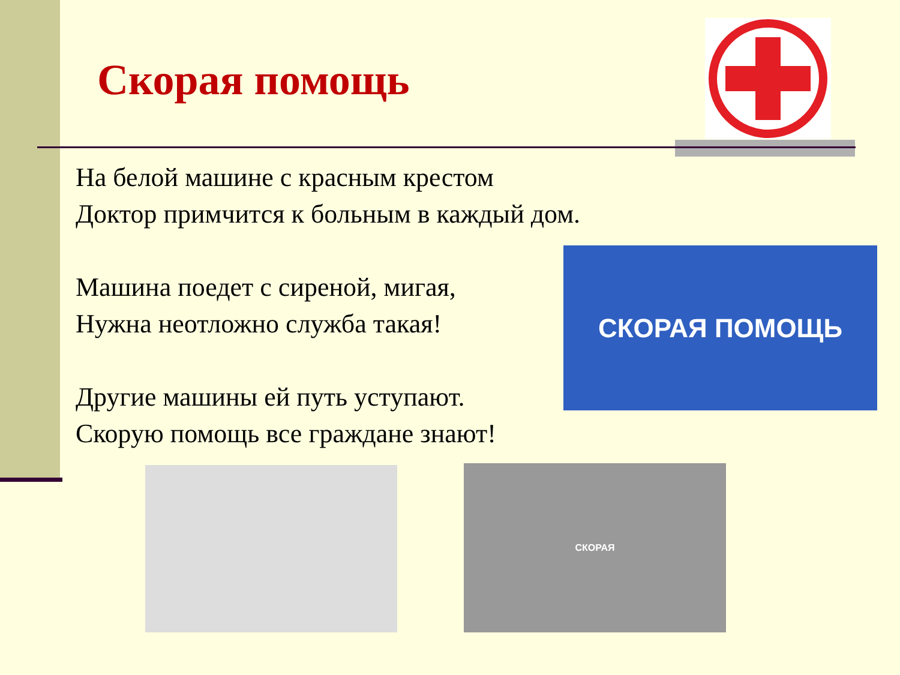Скорая помощь
На белой машине с красным крестом
Доктор примчится к больным в каждый дом.
Машина поедет с сиреной, мигая,
Нужна неотложно служба такая!
Другие машины ей путь уступают.
Скорую помощь все граждане знают!
СКОРАЯ ПОМОЩЬ
СКОРАЯ